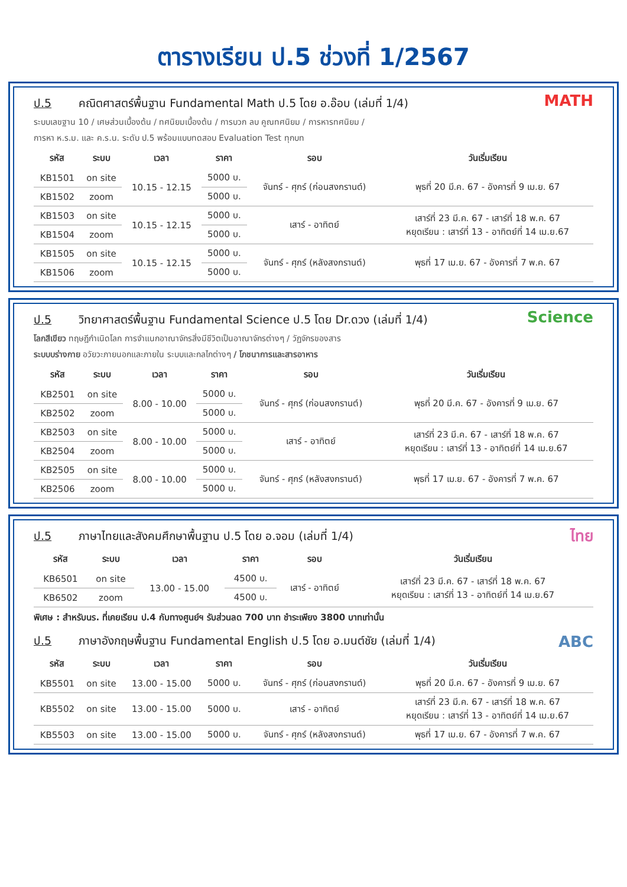ตารางเรียน ป.5 ช่วงที่ 1/2567
MATH
ป.5 คณิตศาสตร์พื้นฐาน Fundamental Math ป.5 โดย อ.อ๊อบ (เล่มที่ 1/4)
ระบบเลขฐาน 10 / เศษส่วนเบื้องต้น / ทศนิยมเบื้องต้น / การบวก ลบ คูณทศนิยม / การหารทศนิยม /
การหา ห.ร.ม. และ ค.ร.น. ระดับ ป.5 พร้อมแบบทดสอบ Evaluation Test ทุกบท
| รหัส | ระบบ | เวลา | ราคา | รอบ | วันเริ่มเรียน |
| --- | --- | --- | --- | --- | --- |
| KB1501 | on site | 10.15 - 12.15 | 5000 บ. | จันทร์ - ศุกร์ (ก่อนสงกรานต์) | พุธที่ 20 มี.ค. 67 - อังคารที่ 9 เม.ย. 67 |
| KB1502 | zoom | | 5000 บ. | | |
| KB1503 | on site | 10.15 - 12.15 | 5000 บ. | เสาร์ - อาทิตย์ | เสาร์ที่ 23 มี.ค. 67 - เสาร์ที่ 18 พ.ค. 67 หยุดเรียน : เสาร์ที่ 13 - อาทิตย์ที่ 14 เม.ย.67 |
| KB1504 | zoom | | 5000 บ. | | |
| KB1505 | on site | 10.15 - 12.15 | 5000 บ. | จันทร์ - ศุกร์ (หลังสงกรานต์) | พุธที่ 17 เม.ย. 67 - อังคารที่ 7 พ.ค. 67 |
| KB1506 | zoom | | 5000 บ. | | |
Science
ป.5 วิทยาศาสตร์พื้นฐาน Fundamental Science ป.5 โดย Dr.ดวง (เล่มที่ 1/4)
โลกสีเขียว ทฤษฎีกำเนิดโลก การจำแนกอาณาจักรสิ่งมีชีวิตเป็นอาณาจักรต่างๆ / วัฏจักรของสาร
ระบบบร่างกาย อวัยวะภายนอกและภายใน ระบบและกลไกต่างๆ / โภชนาการและสารอาหาร
| รหัส | ระบบ | เวลา | ราคา | รอบ | วันเริ่มเรียน |
| --- | --- | --- | --- | --- | --- |
| KB2501 | on site | 8.00 - 10.00 | 5000 บ. | จันทร์ - ศุกร์ (ก่อนสงกรานต์) | พุธที่ 20 มี.ค. 67 - อังคารที่ 9 เม.ย. 67 |
| KB2502 | zoom | | 5000 บ. | | |
| KB2503 | on site | 8.00 - 10.00 | 5000 บ. | เสาร์ - อาทิตย์ | เสาร์ที่ 23 มี.ค. 67 - เสาร์ที่ 18 พ.ค. 67 หยุดเรียน : เสาร์ที่ 13 - อาทิตย์ที่ 14 เม.ย.67 |
| KB2504 | zoom | | 5000 บ. | | |
| KB2505 | on site | 8.00 - 10.00 | 5000 บ. | จันทร์ - ศุกร์ (หลังสงกรานต์) | พุธที่ 17 เม.ย. 67 - อังคารที่ 7 พ.ค. 67 |
| KB2506 | zoom | | 5000 บ. | | |
ไทย
ป.5 ภาษาไทยและสังคมศึกษาพื้นฐาน ป.5 โดย อ.จอม (เล่มที่ 1/4)
| รหัส | ระบบ | เวลา | ราคา | รอบ | วันเริ่มเรียน |
| --- | --- | --- | --- | --- | --- |
| KB6501 | on site | 13.00 - 15.00 | 4500 บ. | เสาร์ - อาทิตย์ | เสาร์ที่ 23 มี.ค. 67 - เสาร์ที่ 18 พ.ค. 67 หยุดเรียน : เสาร์ที่ 13 - อาทิตย์ที่ 14 เม.ย.67 |
| KB6502 | zoom | | 4500 บ. | | |
พิเศษ : สำหรับนร. ที่เคยเรียน ป.4 กับทางศูนย์ฯ รับส่วนลด 700 บาท ชำระเพียง 3800 บาทเท่านั้น
ABC
ป.5 ภาษาอังกฤษพื้นฐาน Fundamental English ป.5 โดย อ.มนต์ชัย (เล่มที่ 1/4)
| รหัส | ระบบ | เวลา | ราคา | รอบ | วันเริ่มเรียน |
| --- | --- | --- | --- | --- | --- |
| KB5501 | on site | 13.00 - 15.00 | 5000 บ. | จันทร์ - ศุกร์ (ก่อนสงกรานต์) | พุธที่ 20 มี.ค. 67 - อังคารที่ 9 เม.ย. 67 |
| KB5502 | on site | 13.00 - 15.00 | 5000 บ. | เสาร์ - อาทิตย์ | เสาร์ที่ 23 มี.ค. 67 - เสาร์ที่ 18 พ.ค. 67 หยุดเรียน : เสาร์ที่ 13 - อาทิตย์ที่ 14 เม.ย.67 |
| KB5503 | on site | 13.00 - 15.00 | 5000 บ. | จันทร์ - ศุกร์ (หลังสงกรานต์) | พุธที่ 17 เม.ย. 67 - อังคารที่ 7 พ.ค. 67 |